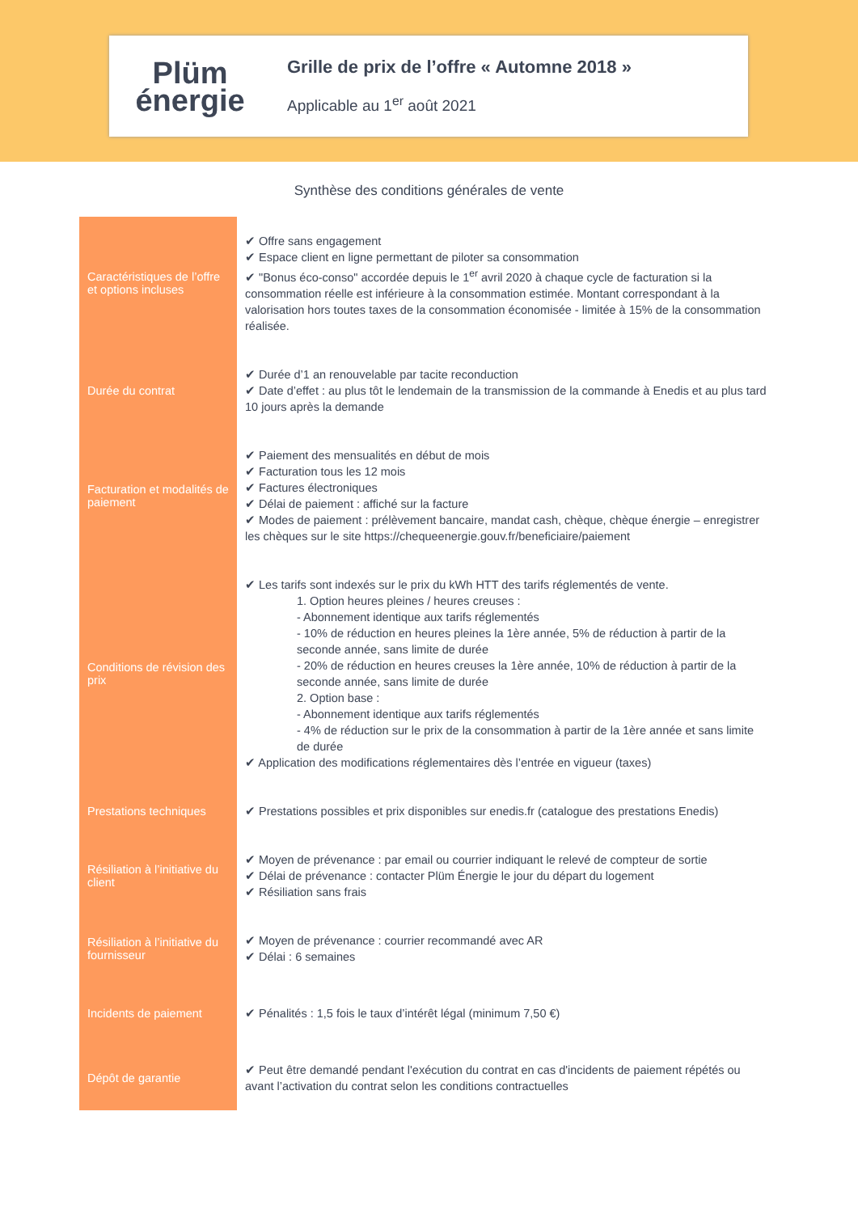Plüm
énergie
Grille de prix de l’offre « Automne 2018 »
Applicable au 1<sup>er</sup> août 2021
Synthèse des conditions générales de vente
| Caractéristiques de l’offre et options incluses | ✔ Offre sans engagement ✔ Espace client en ligne permettant de piloter sa consommation ✔ "Bonus éco-conso" accordée depuis le 1<sup>er</sup> avril 2020 à chaque cycle de facturation si la consommation réelle est inférieure à la consommation estimée. Montant correspondant à la valorisation hors toutes taxes de la consommation économisée - limitée à 15% de la consommation réalisée. |
| Durée du contrat | ✔ Durée d’1 an renouvelable par tacite reconduction ✔ Date d’effet : au plus tôt le lendemain de la transmission de la commande à Enedis et au plus tard 10 jours après la demande |
| Facturation et modalités de paiement | ✔ Paiement des mensualités en début de mois ✔ Facturation tous les 12 mois ✔ Factures électroniques ✔ Délai de paiement : affiché sur la facture ✔ Modes de paiement : prélèvement bancaire, mandat cash, chèque, chèque énergie – enregistrer les chèques sur le site https://chequeenergie.gouv.fr/beneficiaire/paiement |
| Conditions de révision des prix | ✔ Les tarifs sont indexés sur le prix du kWh HTT des tarifs réglementés de vente. 1. Option heures pleines / heures creuses : - Abonnement identique aux tarifs réglementés - 10% de réduction en heures pleines la 1ère année, 5% de réduction à partir de la seconde année, sans limite de durée - 20% de réduction en heures creuses la 1ère année, 10% de réduction à partir de la seconde année, sans limite de durée 2. Option base : - Abonnement identique aux tarifs réglementés - 4% de réduction sur le prix de la consommation à partir de la 1ère année et sans limite de durée ✔ Application des modifications réglementaires dès l’entrée en vigueur (taxes) |
| Prestations techniques | ✔ Prestations possibles et prix disponibles sur enedis.fr (catalogue des prestations Enedis) |
| Résiliation à l’initiative du client | ✔ Moyen de prévenance : par email ou courrier indiquant le relevé de compteur de sortie ✔ Délai de prévenance : contacter Plüm Énergie le jour du départ du logement ✔ Résiliation sans frais |
| Résiliation à l’initiative du fournisseur | ✔ Moyen de prévenance : courrier recommandé avec AR ✔ Délai : 6 semaines |
| Incidents de paiement | ✔ Pénalités : 1,5 fois le taux d’intérêt légal (minimum 7,50 €) |
| Dépôt de garantie | ✔ Peut être demandé pendant l'exécution du contrat en cas d'incidents de paiement répétés ou avant l’activation du contrat selon les conditions contractuelles |